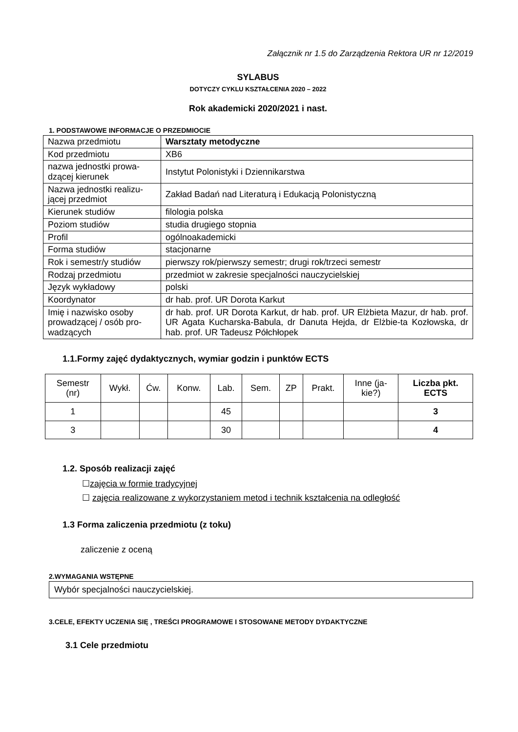Załącznik nr 1.5 do Zarządzenia Rektora UR nr 12/2019
SYLABUS
DOTYCZY CYKLU KSZTAŁCENIA 2020 – 2022
Rok akademicki 2020/2021 i nast.
1. PODSTAWOWE INFORMACJE O PRZEDMIOCIE
| Nazwa przedmiotu | Warsztaty metodyczne |
| Kod przedmiotu | XB6 |
| nazwa jednostki prowa-dzącej kierunek | Instytut Polonistyki i Dziennikarstwa |
| Nazwa jednostki realizu-jącej przedmiot | Zakład Badań nad Literaturą i Edukacją Polonistyczną |
| Kierunek studiów | filologia polska |
| Poziom studiów | studia drugiego stopnia |
| Profil | ogólnoakademicki |
| Forma studiów | stacjonarne |
| Rok i semestr/y studiów | pierwszy rok/pierwszy semestr; drugi rok/trzeci semestr |
| Rodzaj przedmiotu | przedmiot w zakresie specjalności nauczycielskiej |
| Język wykładowy | polski |
| Koordynator | dr hab. prof. UR Dorota Karkut |
| Imię i nazwisko osoby prowadzącej / osób pro-wadzących | dr hab. prof. UR Dorota Karkut, dr hab. prof. UR Elżbieta Mazur, dr hab. prof. UR Agata Kucharska-Babula, dr Danuta Hejda, dr Elżbie-ta Kozłowska, dr hab. prof. UR Tadeusz Półchłopek |
1.1.Formy zajęć dydaktycznych, wymiar godzin i punktów ECTS
| Semestr (nr) | Wykł. | Ćw. | Konw. | Lab. | Sem. | ZP | Prakt. | Inne (ja- kie?) | Liczba pkt. ECTS |
| --- | --- | --- | --- | --- | --- | --- | --- | --- | --- |
| 1 | | | | 45 | | | | | 3 |
| 3 | | | | 30 | | | | | 4 |
1.2. Sposób realizacji zajęć
☐zajęcia w formie tradycyjnej
☐ zajęcia realizowane z wykorzystaniem metod i technik kształcenia na odległość
1.3 Forma zaliczenia przedmiotu (z toku)
zaliczenie z oceną
2.WYMAGANIA WSTĘPNE
Wybór specjalności nauczycielskiej.
3.CELE, EFEKTY UCZENIA SIĘ , TREŚCI PROGRAMOWE I STOSOWANE METODY DYDAKTYCZNE
3.1 Cele przedmiotu